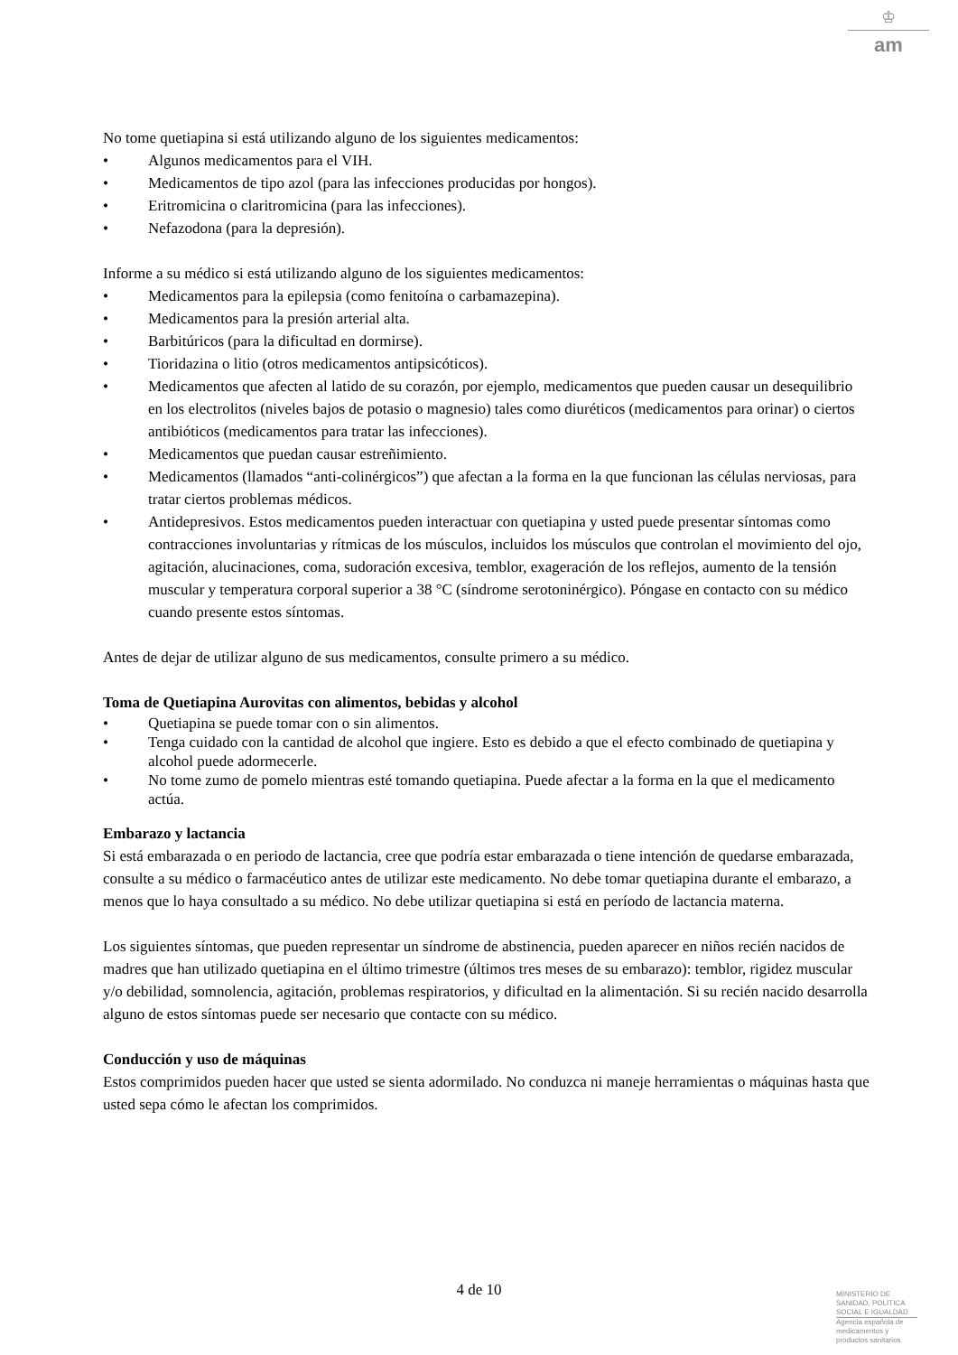♔
am
No tome quetiapina si está utilizando alguno de los siguientes medicamentos:
• Algunos medicamentos para el VIH.
• Medicamentos de tipo azol (para las infecciones producidas por hongos).
• Eritromicina o claritromicina (para las infecciones).
• Nefazodona (para la depresión).
Informe a su médico si está utilizando alguno de los siguientes medicamentos:
• Medicamentos para la epilepsia (como fenitoína o carbamazepina).
• Medicamentos para la presión arterial alta.
• Barbitúricos (para la dificultad en dormirse).
• Tioridazina o litio (otros medicamentos antipsicóticos).
• Medicamentos que afecten al latido de su corazón, por ejemplo, medicamentos que pueden causar un desequilibrio en los electrolitos (niveles bajos de potasio o magnesio) tales como diuréticos (medicamentos para orinar) o ciertos antibióticos (medicamentos para tratar las infecciones).
• Medicamentos que puedan causar estreñimiento.
• Medicamentos (llamados “anti-colinérgicos”) que afectan a la forma en la que funcionan las células nerviosas, para tratar ciertos problemas médicos.
• Antidepresivos. Estos medicamentos pueden interactuar con quetiapina y usted puede presentar síntomas como contracciones involuntarias y rítmicas de los músculos, incluidos los músculos que controlan el movimiento del ojo, agitación, alucinaciones, coma, sudoración excesiva, temblor, exageración de los reflejos, aumento de la tensión muscular y temperatura corporal superior a 38 °C (síndrome serotoninérgico). Póngase en contacto con su médico cuando presente estos síntomas.
Antes de dejar de utilizar alguno de sus medicamentos, consulte primero a su médico.
Toma de Quetiapina Aurovitas con alimentos, bebidas y alcohol
• Quetiapina se puede tomar con o sin alimentos.
• Tenga cuidado con la cantidad de alcohol que ingiere. Esto es debido a que el efecto combinado de quetiapina y alcohol puede adormecerle.
• No tome zumo de pomelo mientras esté tomando quetiapina. Puede afectar a la forma en la que el medicamento actúa.
Embarazo y lactancia
Si está embarazada o en periodo de lactancia, cree que podría estar embarazada o tiene intención de quedarse embarazada, consulte a su médico o farmacéutico antes de utilizar este medicamento. No debe tomar quetiapina durante el embarazo, a menos que lo haya consultado a su médico. No debe utilizar quetiapina si está en período de lactancia materna.
Los siguientes síntomas, que pueden representar un síndrome de abstinencia, pueden aparecer en niños recién nacidos de madres que han utilizado quetiapina en el último trimestre (últimos tres meses de su embarazo): temblor, rigidez muscular y/o debilidad, somnolencia, agitación, problemas respiratorios, y dificultad en la alimentación. Si su recién nacido desarrolla alguno de estos síntomas puede ser necesario que contacte con su médico.
Conducción y uso de máquinas
Estos comprimidos pueden hacer que usted se sienta adormilado. No conduzca ni maneje herramientas o máquinas hasta que usted sepa cómo le afectan los comprimidos.
4 de 10
MINISTERIO DE
SANIDAD, POLITICA
SOCIAL E IGUALDAD
Agencia española de
medicamentos y
productos sanitarios